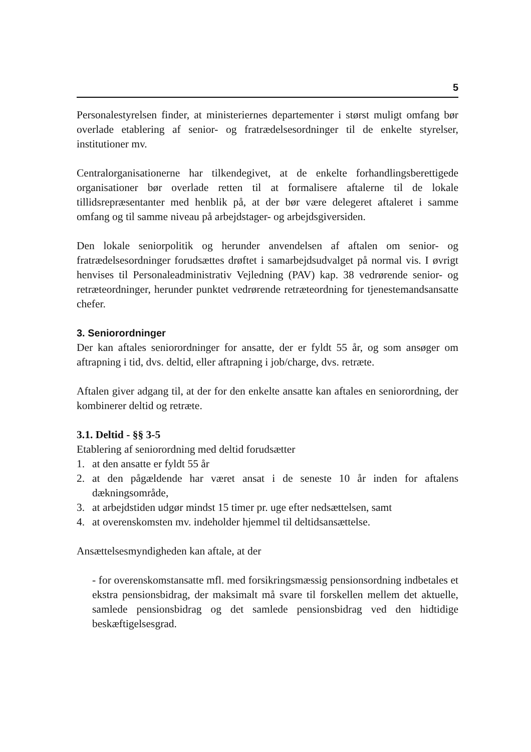5
Personalestyrelsen finder, at ministeriernes departementer i størst muligt omfang bør overlade etablering af senior- og fratrædelsesordninger til de enkelte styrelser, institutioner mv.
Centralorganisationerne har tilkendegivet, at de enkelte forhandlingsberettigede organisationer bør overlade retten til at formalisere aftalerne til de lokale tillidsrepræsentanter med henblik på, at der bør være delegeret aftaleret i samme omfang og til samme niveau på arbejdstager- og arbejdsgiversiden.
Den lokale seniorpolitik og herunder anvendelsen af aftalen om senior- og fratrædelsesordninger forudsættes drøftet i samarbejdsudvalget på normal vis. I øvrigt henvises til Personaleadministrativ Vejledning (PAV) kap. 38 vedrørende senior- og retræteordninger, herunder punktet vedrørende retræteordning for tjenestemandsansatte chefer.
3. Seniorordninger
Der kan aftales seniorordninger for ansatte, der er fyldt 55 år, og som ansøger om aftrapning i tid, dvs. deltid, eller aftrapning i job/charge, dvs. retræte.
Aftalen giver adgang til, at der for den enkelte ansatte kan aftales en seniorordning, der kombinerer deltid og retræte.
3.1. Deltid - §§ 3-5
Etablering af seniorordning med deltid forudsætter
1. at den ansatte er fyldt 55 år
2. at den pågældende har været ansat i de seneste 10 år inden for aftalens dækningsområde,
3. at arbejdstiden udgør mindst 15 timer pr. uge efter nedsættelsen, samt
4. at overenskomsten mv. indeholder hjemmel til deltidsansættelse.
Ansættelsesmyndigheden kan aftale, at der
- for overenskomstansatte mfl. med forsikringsmæssig pensionsordning indbetales et ekstra pensionsbidrag, der maksimalt må svare til forskellen mellem det aktuelle, samlede pensionsbidrag og det samlede pensionsbidrag ved den hidtidige beskæftigelsesgrad.